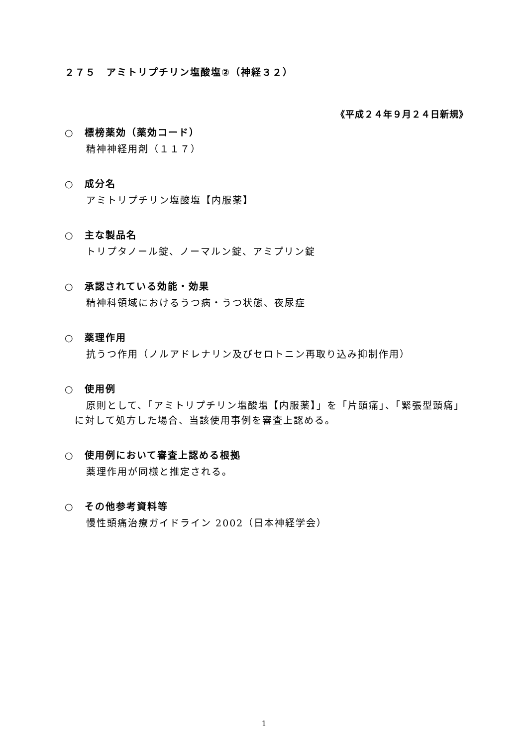２７５　アミトリプチリン塩酸塩②（神経３２）
《平成２４年９月２４日新規》
○　標榜薬効（薬効コード）
精神神経用剤（１１７）
○　成分名
アミトリプチリン塩酸塩【内服薬】
○　主な製品名
トリプタノール錠、ノーマルン錠、アミプリン錠
○　承認されている効能・効果
精神科領域におけるうつ病・うつ状態、夜尿症
○　薬理作用
抗うつ作用（ノルアドレナリン及びセロトニン再取り込み抑制作用）
○　使用例
原則として、「アミトリプチリン塩酸塩【内服薬】」を「片頭痛」、「緊張型頭痛」に対して処方した場合、当該使用事例を審査上認める。
○　使用例において審査上認める根拠
薬理作用が同様と推定される。
○　その他参考資料等
慢性頭痛治療ガイドライン 2002（日本神経学会）
1